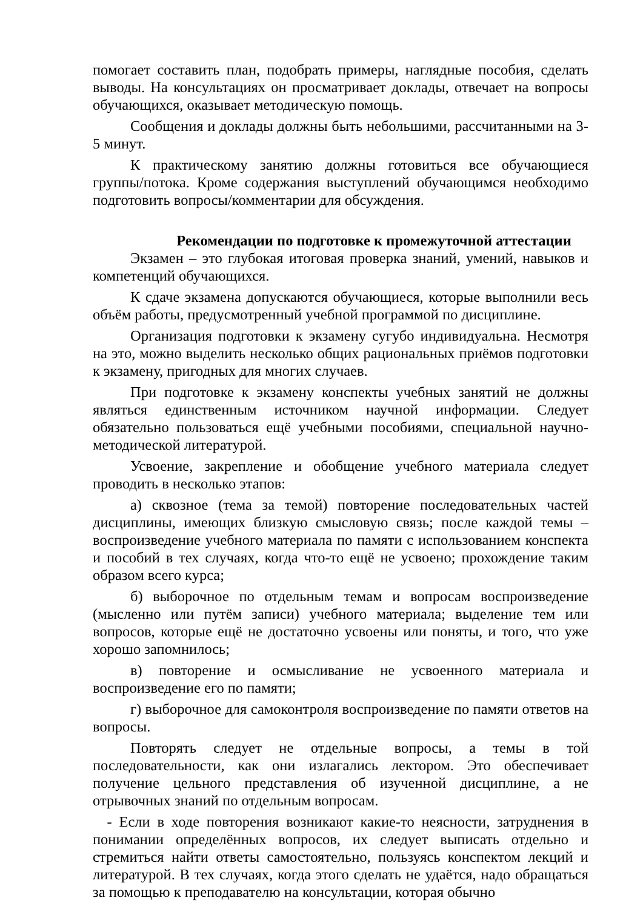помогает составить план, подобрать примеры, наглядные пособия, сделать выводы. На консультациях он просматривает доклады, отвечает на вопросы обучающихся, оказывает методическую помощь.
Сообщения и доклады должны быть небольшими, рассчитанными на 3-5 минут.
К практическому занятию должны готовиться все обучающиеся группы/потока. Кроме содержания выступлений обучающимся необходимо подготовить вопросы/комментарии для обсуждения.
Рекомендации по подготовке к промежуточной аттестации
Экзамен – это глубокая итоговая проверка знаний, умений, навыков и компетенций обучающихся.
К сдаче экзамена допускаются обучающиеся, которые выполнили весь объём работы, предусмотренный учебной программой по дисциплине.
Организация подготовки к экзамену сугубо индивидуальна. Несмотря на это, можно выделить несколько общих рациональных приёмов подготовки к экзамену, пригодных для многих случаев.
При подготовке к экзамену конспекты учебных занятий не должны являться единственным источником научной информации. Следует обязательно пользоваться ещё учебными пособиями, специальной научно-методической литературой.
Усвоение, закрепление и обобщение учебного материала следует проводить в несколько этапов:
а) сквозное (тема за темой) повторение последовательных частей дисциплины, имеющих близкую смысловую связь; после каждой темы – воспроизведение учебного материала по памяти с использованием конспекта и пособий в тех случаях, когда что-то ещё не усвоено; прохождение таким образом всего курса;
б) выборочное по отдельным темам и вопросам воспроизведение (мысленно или путём записи) учебного материала; выделение тем или вопросов, которые ещё не достаточно усвоены или поняты, и того, что уже хорошо запомнилось;
в) повторение и осмысливание не усвоенного материала и воспроизведение его по памяти;
г) выборочное для самоконтроля воспроизведение по памяти ответов на вопросы.
Повторять следует не отдельные вопросы, а темы в той последовательности, как они излагались лектором. Это обеспечивает получение цельного представления об изученной дисциплине, а не отрывочных знаний по отдельным вопросам.
- Если в ходе повторения возникают какие-то неясности, затруднения в понимании определённых вопросов, их следует выписать отдельно и стремиться найти ответы самостоятельно, пользуясь конспектом лекций и литературой. В тех случаях, когда этого сделать не удаётся, надо обращаться за помощью к преподавателю на консультации, которая обычно